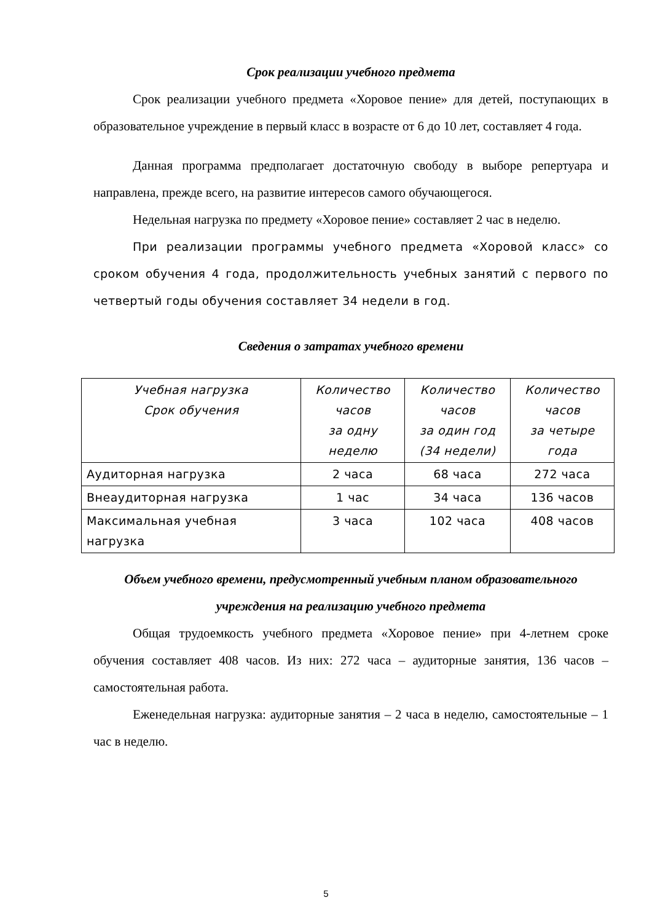Срок реализации учебного предмета
Срок реализации учебного предмета «Хоровое пение» для детей, поступающих в образовательное учреждение в первый класс в возрасте от 6 до 10 лет, составляет 4 года.
Данная программа предполагает достаточную свободу в выборе репертуара и направлена, прежде всего, на развитие интересов самого обучающегося.
Недельная нагрузка по предмету «Хоровое пение» составляет 2 час в неделю.
При реализации программы учебного предмета «Хоровой класс» со сроком обучения 4 года, продолжительность учебных занятий с первого по четвертый годы обучения составляет 34 недели в год.
Сведения о затратах учебного времени
| Учебная нагрузка Срок обучения | Количество часов за одну неделю | Количество часов за один год (34 недели) | Количество часов за четыре года |
| --- | --- | --- | --- |
| Аудиторная нагрузка | 2 часа | 68 часа | 272 часа |
| Внеаудиторная нагрузка | 1 час | 34 часа | 136 часов |
| Максимальная учебная нагрузка | 3 часа | 102 часа | 408 часов |
Объем учебного времени, предусмотренный учебным планом образовательного учреждения на реализацию учебного предмета
Общая трудоемкость учебного предмета «Хоровое пение» при 4-летнем сроке обучения составляет 408 часов. Из них: 272 часа – аудиторные занятия, 136 часов – самостоятельная работа.
Еженедельная нагрузка: аудиторные занятия – 2 часа в неделю, самостоятельные – 1 час в неделю.
5